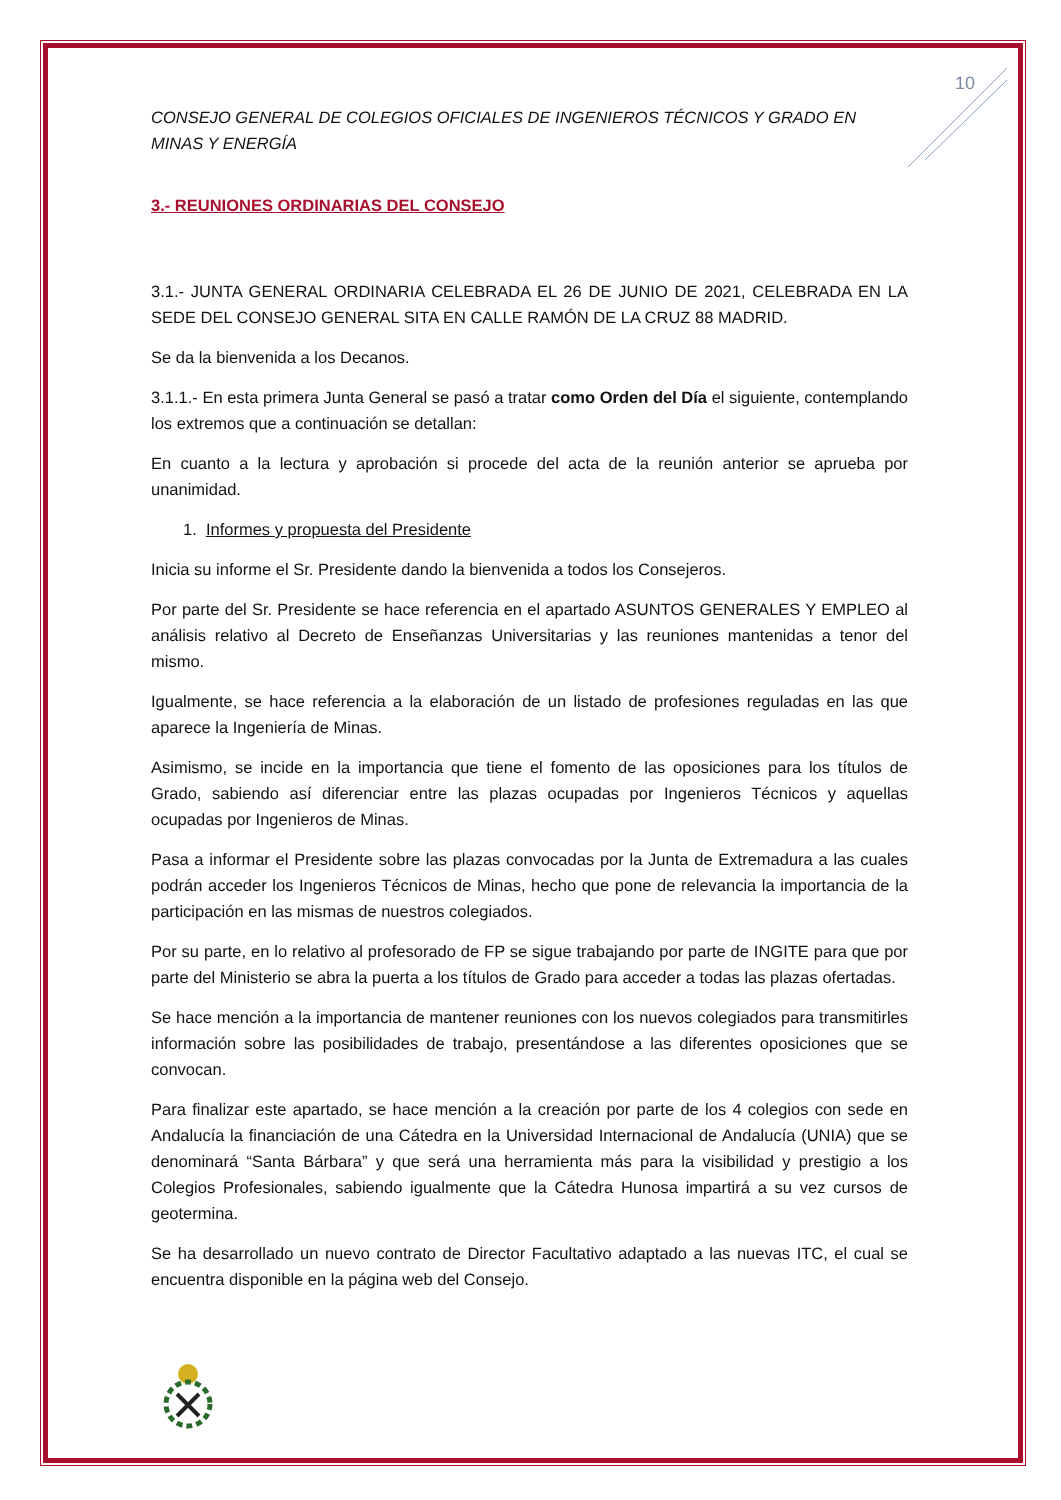10
CONSEJO GENERAL DE COLEGIOS OFICIALES DE INGENIEROS TÉCNICOS Y GRADO EN MINAS Y ENERGÍA
3.- REUNIONES ORDINARIAS DEL CONSEJO
3.1.- JUNTA GENERAL ORDINARIA CELEBRADA EL 26 DE JUNIO DE 2021, CELEBRADA EN LA SEDE DEL CONSEJO GENERAL SITA EN CALLE RAMÓN DE LA CRUZ 88 MADRID.
Se da la bienvenida a los Decanos.
3.1.1.- En esta primera Junta General se pasó a tratar como Orden del Día el siguiente, contemplando los extremos que a continuación se detallan:
En cuanto a la lectura y aprobación si procede del acta de la reunión anterior se aprueba por unanimidad.
1. Informes y propuesta del Presidente
Inicia su informe el Sr. Presidente dando la bienvenida a todos los Consejeros.
Por parte del Sr. Presidente se hace referencia en el apartado ASUNTOS GENERALES Y EMPLEO al análisis relativo al Decreto de Enseñanzas Universitarias y las reuniones mantenidas a tenor del mismo.
Igualmente, se hace referencia a la elaboración de un listado de profesiones reguladas en las que aparece la Ingeniería de Minas.
Asimismo, se incide en la importancia que tiene el fomento de las oposiciones para los títulos de Grado, sabiendo así diferenciar entre las plazas ocupadas por Ingenieros Técnicos y aquellas ocupadas por Ingenieros de Minas.
Pasa a informar el Presidente sobre las plazas convocadas por la Junta de Extremadura a las cuales podrán acceder los Ingenieros Técnicos de Minas, hecho que pone de relevancia la importancia de la participación en las mismas de nuestros colegiados.
Por su parte, en lo relativo al profesorado de FP se sigue trabajando por parte de INGITE para que por parte del Ministerio se abra la puerta a los títulos de Grado para acceder a todas las plazas ofertadas.
Se hace mención a la importancia de mantener reuniones con los nuevos colegiados para transmitirles información sobre las posibilidades de trabajo, presentándose a las diferentes oposiciones que se convocan.
Para finalizar este apartado, se hace mención a la creación por parte de los 4 colegios con sede en Andalucía la financiación de una Cátedra en la Universidad Internacional de Andalucía (UNIA) que se denominará “Santa Bárbara” y que será una herramienta más para la visibilidad y prestigio a los Colegios Profesionales, sabiendo igualmente que la Cátedra Hunosa impartirá a su vez cursos de geotermina.
Se ha desarrollado un nuevo contrato de Director Facultativo adaptado a las nuevas ITC, el cual se encuentra disponible en la página web del Consejo.